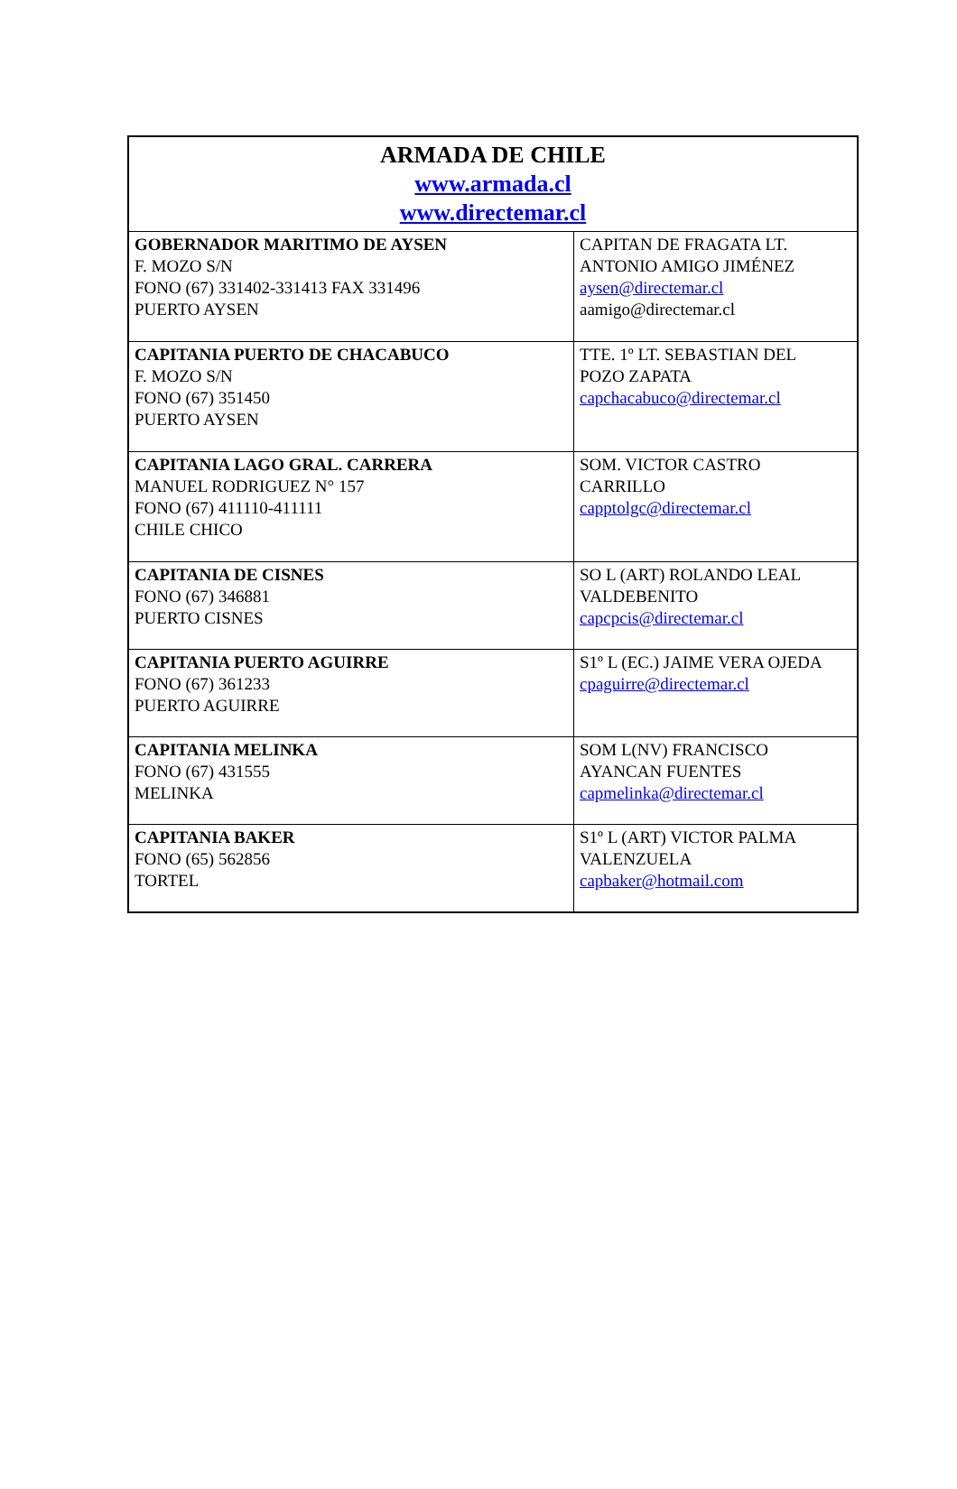| ARMADA DE CHILE www.armada.cl www.directemar.cl | |
| GOBERNADOR MARITIMO DE AYSEN F. MOZO S/N FONO (67) 331402-331413 FAX 331496 PUERTO AYSEN | CAPITAN DE FRAGATA LT. ANTONIO AMIGO JIMÉNEZ aysen@directemar.cl aamigo@directemar.cl |
| CAPITANIA PUERTO DE CHACABUCO F. MOZO S/N FONO (67) 351450 PUERTO AYSEN | TTE. 1º LT. SEBASTIAN DEL POZO ZAPATA capchacabuco@directemar.cl |
| CAPITANIA LAGO GRAL. CARRERA MANUEL RODRIGUEZ N° 157 FONO (67) 411110-411111 CHILE CHICO | SOM. VICTOR CASTRO CARRILLO capptolgc@directemar.cl |
| CAPITANIA DE CISNES FONO (67) 346881 PUERTO CISNES | SO L (ART) ROLANDO LEAL VALDEBENITO capcpcis@directemar.cl |
| CAPITANIA PUERTO AGUIRRE FONO (67) 361233 PUERTO AGUIRRE | S1º L (EC.) JAIME VERA OJEDA cpaguirre@directemar.cl |
| CAPITANIA MELINKA FONO (67) 431555 MELINKA | SOM L(NV) FRANCISCO AYANCAN FUENTES capmelinka@directemar.cl |
| CAPITANIA BAKER FONO (65) 562856 TORTEL | S1º L (ART) VICTOR PALMA VALENZUELA capbaker@hotmail.com |